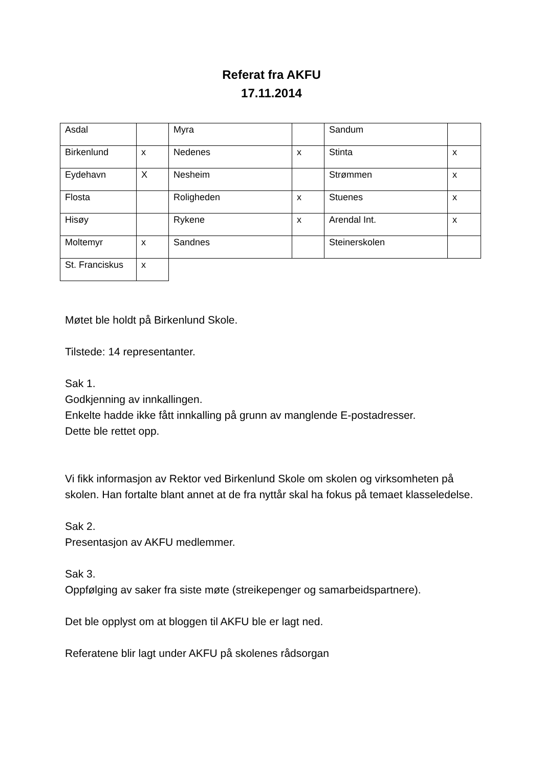Referat fra AKFU
17.11.2014
| Asdal | | Myra | | Sandum | |
| Birkenlund | x | Nedenes | x | Stinta | x |
| Eydehavn | X | Nesheim | | Strømmen | x |
| Flosta | | Roligheden | x | Stuenes | x |
| Hisøy | | Rykene | x | Arendal Int. | x |
| Moltemyr | x | Sandnes | | Steinerskolen | |
| St. Franciskus | x | | | | |
Møtet ble holdt på Birkenlund Skole.
Tilstede: 14 representanter.
Sak 1.
Godkjenning av innkallingen.
Enkelte hadde ikke fått innkalling på grunn av manglende E-postadresser.
Dette ble rettet opp.
Vi fikk informasjon av Rektor ved Birkenlund Skole om skolen og virksomheten på skolen. Han fortalte blant annet at de fra nyttår skal ha fokus på temaet klasseledelse.
Sak 2.
Presentasjon av AKFU medlemmer.
Sak 3.
Oppfølging av saker fra siste møte (streikepenger og samarbeidspartnere).
Det ble opplyst om at bloggen til AKFU ble er lagt ned.
Referatene blir lagt under AKFU på skolenes rådsorgan